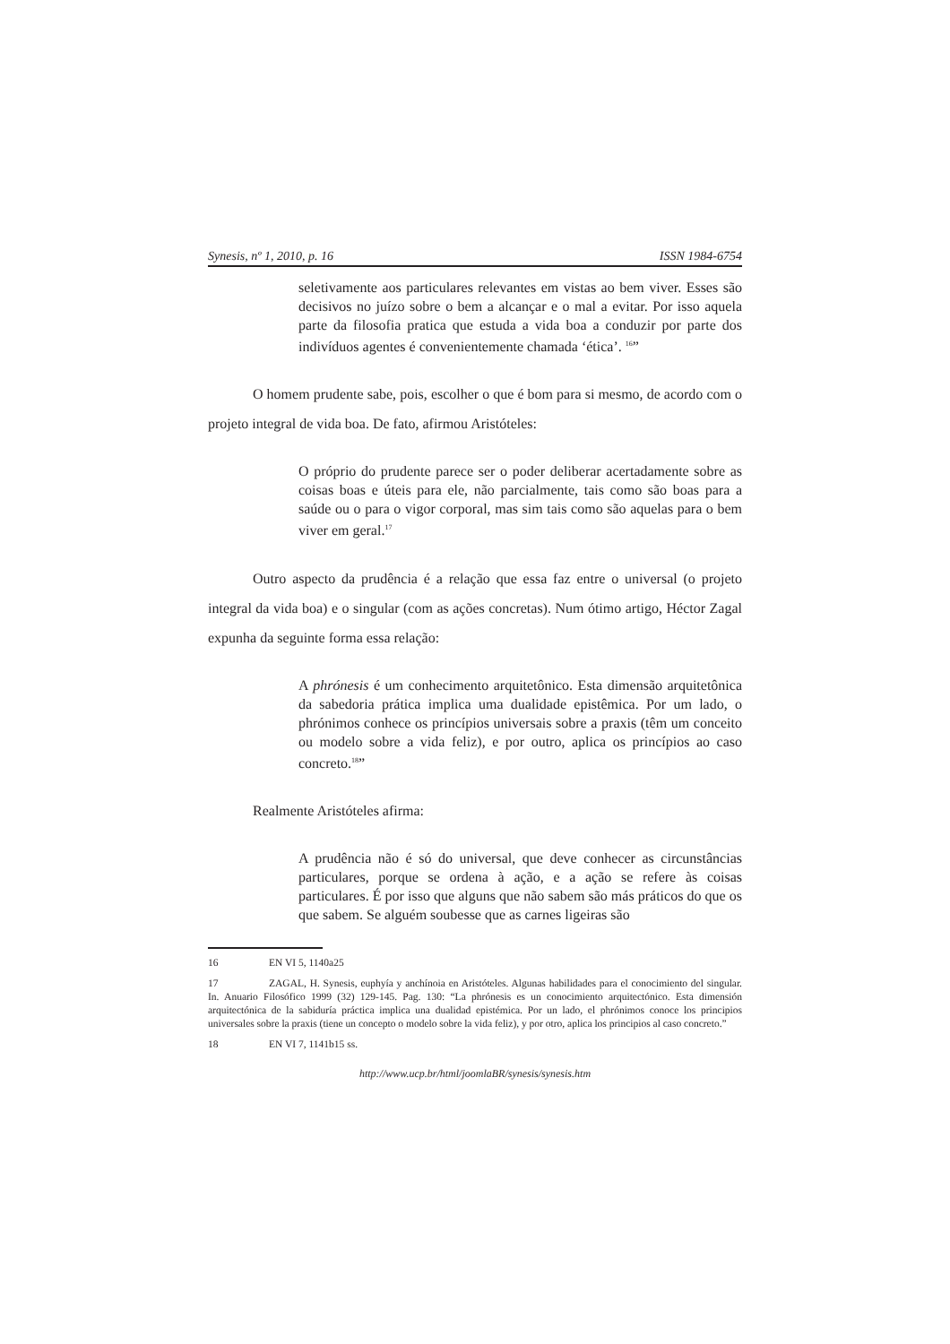Synesis, nº 1, 2010, p. 16 ISSN 1984-6754
seletivamente aos particulares relevantes em vistas ao bem viver. Esses são decisivos no juízo sobre o bem a alcançar e o mal a evitar. Por isso aquela parte da filosofia pratica que estuda a vida boa a conduzir por parte dos indivíduos agentes é convenientemente chamada ‘ética’. <sup>16</sup>”
O homem prudente sabe, pois, escolher o que é bom para si mesmo, de acordo com o projeto integral de vida boa. De fato, afirmou Aristóteles:
O próprio do prudente parece ser o poder deliberar acertadamente sobre as coisas boas e úteis para ele, não parcialmente, tais como são boas para a saúde ou o para o vigor corporal, mas sim tais como são aquelas para o bem viver em geral.<sup>17</sup>
Outro aspecto da prudência é a relação que essa faz entre o universal (o projeto integral da vida boa) e o singular (com as ações concretas). Num ótimo artigo, Héctor Zagal expunha da seguinte forma essa relação:
A phrónesis é um conhecimento arquitetônico. Esta dimensão arquitetônica da sabedoria prática implica uma dualidade epistêmica. Por um lado, o phrónimos conhece os princípios universais sobre a praxis (têm um conceito ou modelo sobre a vida feliz), e por outro, aplica os princípios ao caso concreto.<sup>18</sup>”
Realmente Aristóteles afirma:
A prudência não é só do universal, que deve conhecer as circunstâncias particulares, porque se ordena à ação, e a ação se refere às coisas particulares. É por isso que alguns que não sabem são más práticos do que os que sabem. Se alguém soubesse que as carnes ligeiras são
16 EN VI 5, 1140a25
17 ZAGAL, H. Synesis, euphyía y anchínoia en Aristóteles. Algunas habilidades para el conocimiento del singular. In. Anuario Filosófico 1999 (32) 129-145. Pag. 130: “La phrónesis es un conocimiento arquitectónico. Esta dimensión arquitectónica de la sabiduría práctica implica una dualidad epistémica. Por un lado, el phrónimos conoce los principios universales sobre la praxis (tiene un concepto o modelo sobre la vida feliz), y por otro, aplica los principios al caso concreto.”
18 EN VI 7, 1141b15 ss.
http://www.ucp.br/html/joomlaBR/synesis/synesis.htm